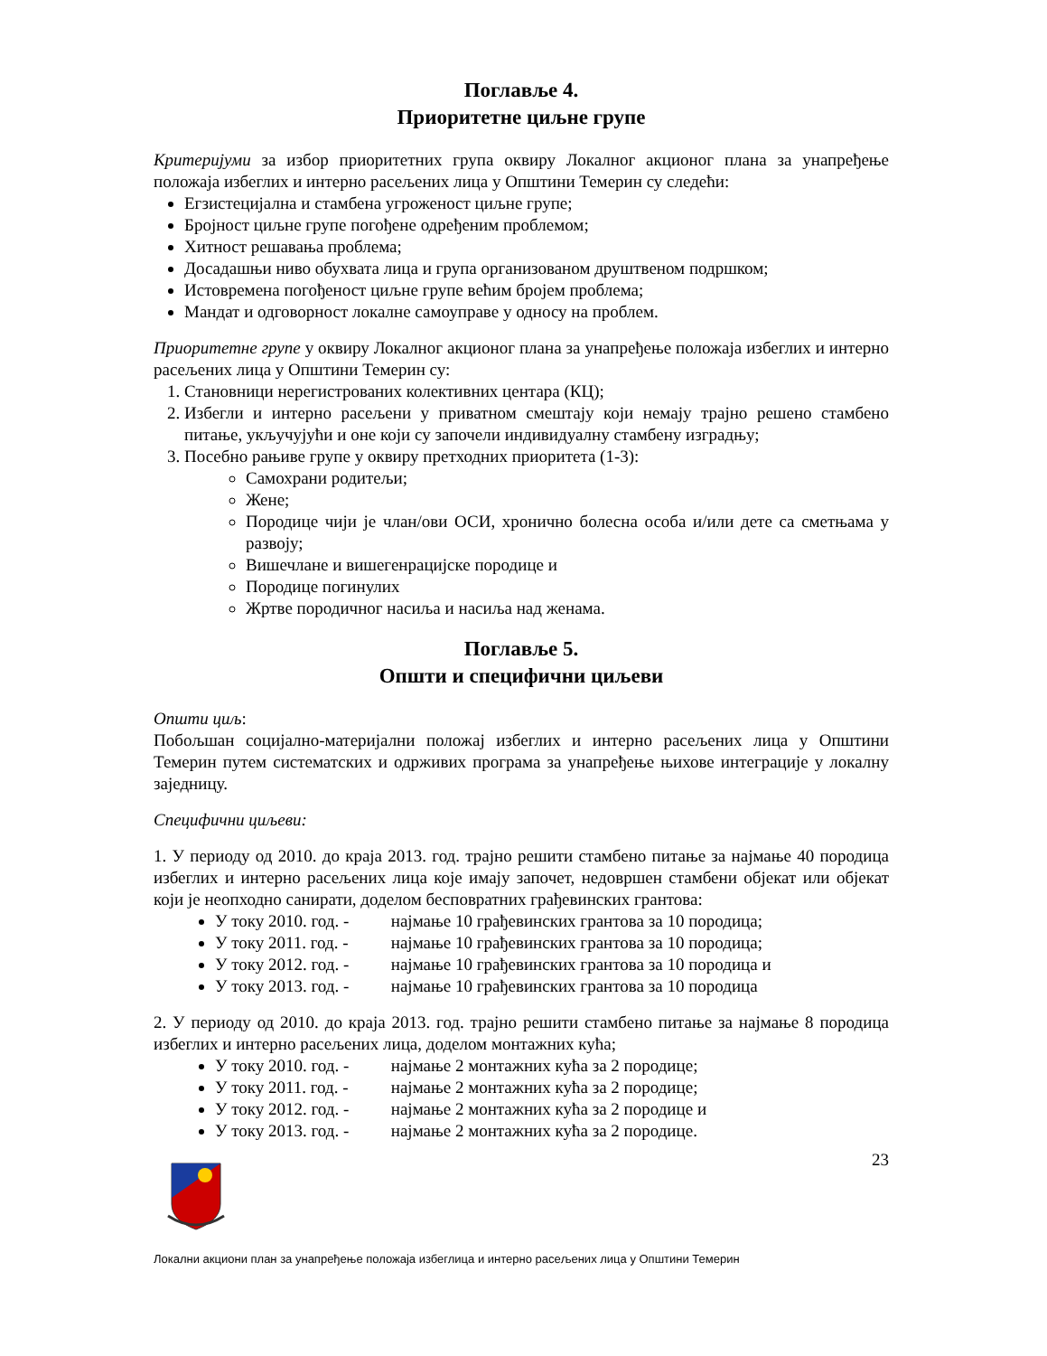Поглавље 4.
Приоритетне циљне групе
Критеријуми за избор приоритетних група оквиру Локалног акционог плана за унапређење положаја избеглих и интерно расељених лица у Општини Темерин су следећи:
Егзистецијална и стамбена угроженост циљне групе;
Бројност циљне групе погођене одређеним проблемом;
Хитност решавања проблема;
Досадашњи ниво обухвата лица и група организованом друштвеном подршком;
Истовремена погођеност циљне групе већим бројем проблема;
Мандат и одговорност локалне самоуправе у односу на проблем.
Приоритетне групе у оквиру Локалног акционог плана за унапређење положаја избеглих и интерно расељених лица у Општини Темерин су:
1. Становници нерегистрованих колективних центара (КЦ);
2. Избегли и интерно расељени у приватном смештају који немају трајно решено стамбено питање, укључујући и оне који су започели индивидуалну стамбену изградњу;
3. Посебно рањиве групе у оквиру претходних приоритета (1-3):
Самохрани родитељи;
Жене;
Породице чији је члан/ови ОСИ, хронично болесна особа и/или дете са сметњама у развоју;
Вишечлане и вишегенрацијске породице и
Породице погинулих
Жртве породичног насиља и насиља над женама.
Поглавље 5.
Општи и специфични циљеви
Општи циљ:
Побољшан социјално-материјални положај избеглих и интерно расељених лица у Општини Темерин путем систематских и одрживих програма за унапређење њихове интеграције у локалну заједницу.
Специфични циљеви:
1. У периоду од 2010. до краја 2013. год. трајно решити стамбено питање за најмање 40 породица избеглих и интерно расељених лица које имају започет, недовршен стамбени објекат или објекат који је неопходно санирати, доделом бесповратних грађевинских грантова:
У току 2010. год. - најмање 10 грађевинских грантова за 10 породица;
У току 2011. год. - најмање 10 грађевинских грантова за 10 породица;
У току 2012. год. - најмање 10 грађевинских грантова за 10 породица и
У току 2013. год. - најмање 10 грађевинских грантова за 10 породица
2. У периоду од 2010. до краја 2013. год. трајно решити стамбено питање за најмање 8 породица избеглих и интерно расељених лица, доделом монтажних кућа;
У току 2010. год. - најмање 2 монтажних кућа за 2 породице;
У току 2011. год. - најмање 2 монтажних кућа за 2 породице;
У току 2012. год. - најмање 2 монтажних кућа за 2 породице и
У току 2013. год. - најмање 2 монтажних кућа за 2 породице.
23
Локални акциони план за унапређење положаја избеглица и интерно расељених лица у Општини Темерин